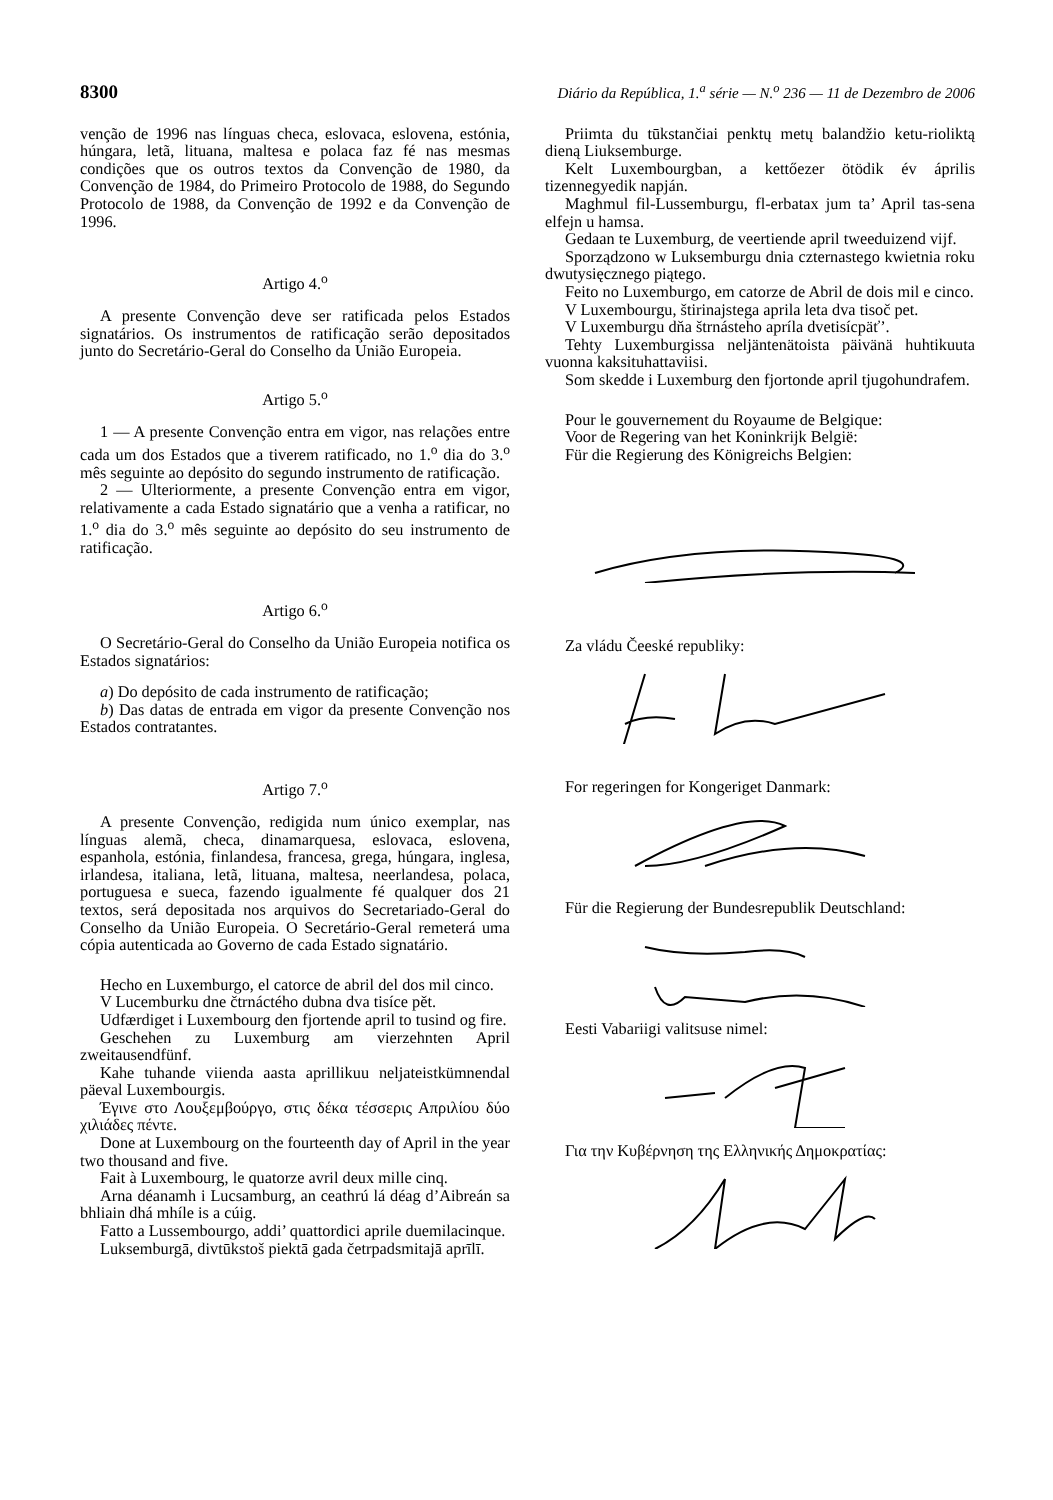8300 Diário da República, 1.<sup>a</sup> série — N.<sup>o</sup> 236 — 11 de Dezembro de 2006
venção de 1996 nas línguas checa, eslovaca, eslovena, estónia, húngara, letã, lituana, maltesa e polaca faz fé nas mesmas condições que os outros textos da Convenção de 1980, da Convenção de 1984, do Primeiro Protocolo de 1988, do Segundo Protocolo de 1988, da Convenção de 1992 e da Convenção de 1996.
Artigo 4.<sup>o</sup>
A presente Convenção deve ser ratificada pelos Estados signatários. Os instrumentos de ratificação serão depositados junto do Secretário-Geral do Conselho da União Europeia.
Artigo 5.<sup>o</sup>
1 — A presente Convenção entra em vigor, nas relações entre cada um dos Estados que a tiverem ratificado, no 1.<sup>o</sup> dia do 3.<sup>o</sup> mês seguinte ao depósito do segundo instrumento de ratificação.
2 — Ulteriormente, a presente Convenção entra em vigor, relativamente a cada Estado signatário que a venha a ratificar, no 1.<sup>o</sup> dia do 3.<sup>o</sup> mês seguinte ao depósito do seu instrumento de ratificação.
Artigo 6.<sup>o</sup>
O Secretário-Geral do Conselho da União Europeia notifica os Estados signatários:
a) Do depósito de cada instrumento de ratificação;
b) Das datas de entrada em vigor da presente Convenção nos Estados contratantes.
Artigo 7.<sup>o</sup>
A presente Convenção, redigida num único exemplar, nas línguas alemã, checa, dinamarquesa, eslovaca, eslovena, espanhola, estónia, finlandesa, francesa, grega, húngara, inglesa, irlandesa, italiana, letã, lituana, maltesa, neerlandesa, polaca, portuguesa e sueca, fazendo igualmente fé qualquer dos 21 textos, será depositada nos arquivos do Secretariado-Geral do Conselho da União Europeia. O Secretário-Geral remeterá uma cópia autenticada ao Governo de cada Estado signatário.
Hecho en Luxemburgo, el catorce de abril del dos mil cinco.
V Lucemburku dne čtrnáctého dubna dva tisíce pět.
Udfærdiget i Luxembourg den fjortende april to tusind og fire.
Geschehen zu Luxemburg am vierzehnten April zweitausendfünf.
Kahe tuhande viienda aasta aprillikuu neljateistkümnendal päeval Luxembourgis.
Έγινε στο Λουξεμβούργο, στις δέκα τέσσερις Απριλίου δύο χιλιάδες πέντε.
Done at Luxembourg on the fourteenth day of April in the year two thousand and five.
Fait à Luxembourg, le quatorze avril deux mille cinq.
Arna déanamh i Lucsamburg, an ceathrú lá déag d’Aibreán sa bhliain dhá mhíle is a cúig.
Fatto a Lussembourgo, addi’ quattordici aprile duemilacinque.
Luksemburgā, divtūkstoš piektā gada četrpadsmitajā aprīlī.
Priimta du tūkstančiai penktų metų balandžio ketu-rioliktą dieną Liuksemburge.
Kelt Luxembourgban, a kettőezer ötödik év április tizennegyedik napján.
Maghmul fil-Lussemburgu, fl-erbatax jum ta’ April tas-sena elfejn u hamsa.
Gedaan te Luxemburg, de veertiende april tweeduizend vijf.
Sporządzono w Luksemburgu dnia czternastego kwietnia roku dwutysięcznego piątego.
Feito no Luxemburgo, em catorze de Abril de dois mil e cinco.
V Luxembourgu, štirinajstega aprila leta dva tisoč pet.
V Luxemburgu dňa štrnásteho apríla dvetisícpäť’.
Tehty Luxemburgissa neljäntenätoista päivänä huhtikuuta vuonna kaksituhattaviisi.
Som skedde i Luxemburg den fjortonde april tjugohundrafem.
Pour le gouvernement du Royaume de Belgique:
Voor de Regering van het Koninkrijk België:
Für die Regierung des Königreichs Belgien:
Za vládu Čeeské republiky:
For regeringen for Kongeriget Danmark:
Für die Regierung der Bundesrepublik Deutschland:
Eesti Vabariigi valitsuse nimel:
Για την Κυβέρνηση της Ελληνικής Δημοκρατίας: